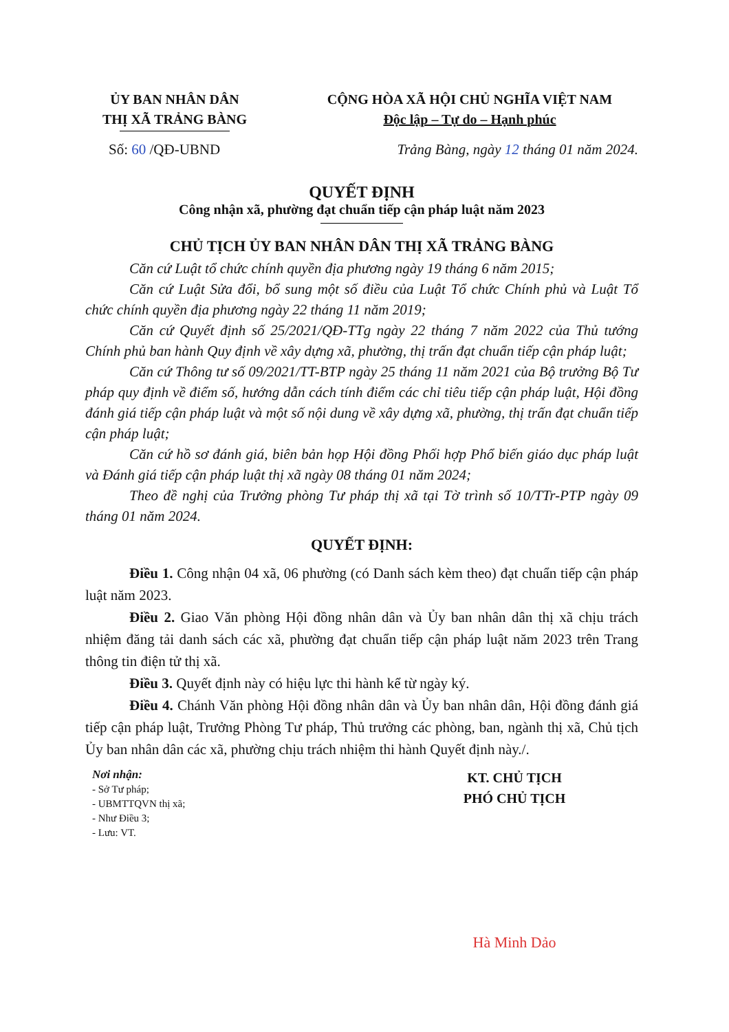ỦY BAN NHÂN DÂN
THỊ XÃ TRẢNG BÀNG
CỘNG HÒA XÃ HỘI CHỦ NGHĨA VIỆT NAM
Độc lập – Tự do – Hạnh phúc
Số: 60 /QĐ-UBND Trảng Bàng, ngày 12 tháng 01 năm 2024.
QUYẾT ĐỊNH
Công nhận xã, phường đạt chuẩn tiếp cận pháp luật năm 2023
CHỦ TỊCH ỦY BAN NHÂN DÂN THỊ XÃ TRẢNG BÀNG
Căn cứ Luật tổ chức chính quyền địa phương ngày 19 tháng 6 năm 2015;
Căn cứ Luật Sửa đổi, bổ sung một số điều của Luật Tổ chức Chính phủ và Luật Tổ chức chính quyền địa phương ngày 22 tháng 11 năm 2019;
Căn cứ Quyết định số 25/2021/QĐ-TTg ngày 22 tháng 7 năm 2022 của Thủ tướng Chính phủ ban hành Quy định về xây dựng xã, phường, thị trấn đạt chuẩn tiếp cận pháp luật;
Căn cứ Thông tư số 09/2021/TT-BTP ngày 25 tháng 11 năm 2021 của Bộ trưởng Bộ Tư pháp quy định về điểm số, hướng dẫn cách tính điểm các chỉ tiêu tiếp cận pháp luật, Hội đồng đánh giá tiếp cận pháp luật và một số nội dung về xây dựng xã, phường, thị trấn đạt chuẩn tiếp cận pháp luật;
Căn cứ hồ sơ đánh giá, biên bản họp Hội đồng Phối hợp Phổ biến giáo dục pháp luật và Đánh giá tiếp cận pháp luật thị xã ngày 08 tháng 01 năm 2024;
Theo đề nghị của Trưởng phòng Tư pháp thị xã tại Tờ trình số 10/TTr-PTP ngày 09 tháng 01 năm 2024.
QUYẾT ĐỊNH:
Điều 1. Công nhận 04 xã, 06 phường (có Danh sách kèm theo) đạt chuẩn tiếp cận pháp luật năm 2023.
Điều 2. Giao Văn phòng Hội đồng nhân dân và Ủy ban nhân dân thị xã chịu trách nhiệm đăng tải danh sách các xã, phường đạt chuẩn tiếp cận pháp luật năm 2023 trên Trang thông tin điện tử thị xã.
Điều 3. Quyết định này có hiệu lực thi hành kể từ ngày ký.
Điều 4. Chánh Văn phòng Hội đồng nhân dân và Ủy ban nhân dân, Hội đồng đánh giá tiếp cận pháp luật, Trưởng Phòng Tư pháp, Thủ trưởng các phòng, ban, ngành thị xã, Chủ tịch Ủy ban nhân dân các xã, phường chịu trách nhiệm thi hành Quyết định này./.
Nơi nhận:
- Sở Tư pháp;
- UBMTTQVN thị xã;
- Như Điều 3;
- Lưu: VT.
KT. CHỦ TỊCH
PHÓ CHỦ TỊCH
Hà Minh Dảo